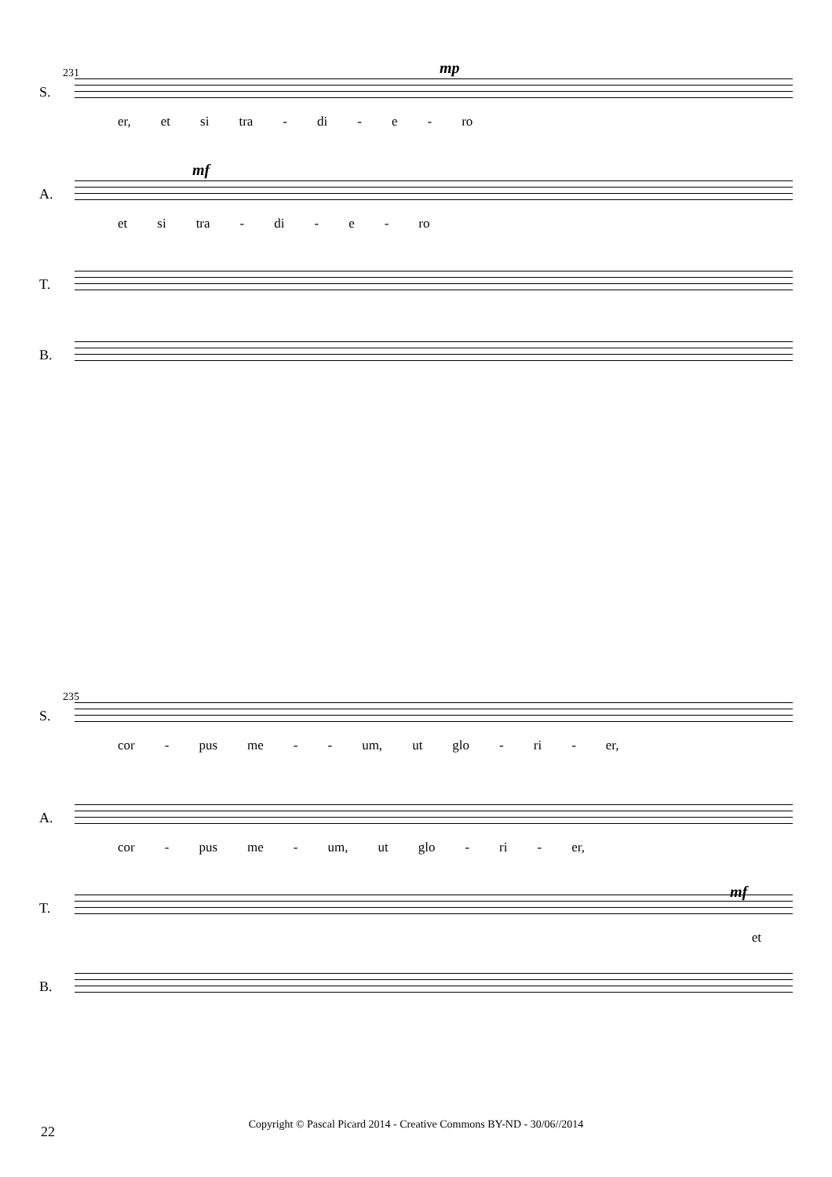231 mp
S.
er, et si tra - di - e - ro
mf
A.
et si tra - di - e - ro
T.
B.
235
S.
cor - pus me - - um, ut glo - ri - er,
A.
cor - pus me - um, ut glo - ri - er,
mf
T.
et
B.
22
Copyright © Pascal Picard 2014 - Creative Commons BY-ND - 30/06//2014